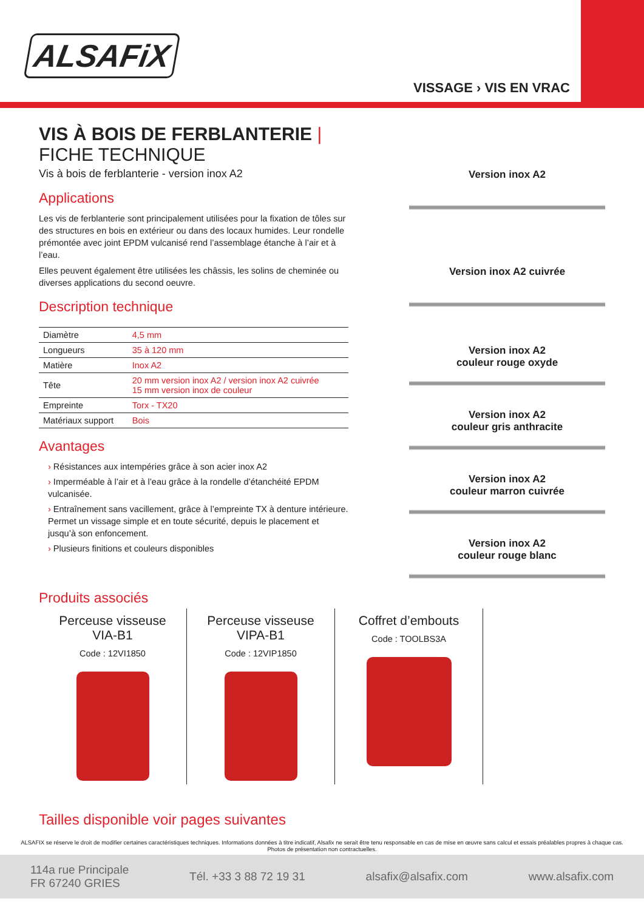ALSAFiX
VISSAGE › VIS EN VRAC
VIS À BOIS DE FERBLANTERIE | FICHE TECHNIQUE
Vis à bois de ferblanterie - version inox A2
Applications
Les vis de ferblanterie sont principalement utilisées pour la fixation de tôles sur des structures en bois en extérieur ou dans des locaux humides. Leur rondelle prémontée avec joint EPDM vulcanisé rend l’assemblage étanche à l’air et à l’eau.
Elles peuvent également être utilisées les châssis, les solins de cheminée ou diverses applications du second oeuvre.
Description technique
| Diamètre | 4,5 mm |
| Longueurs | 35 à 120 mm |
| Matière | Inox A2 |
| Tête | 20 mm version inox A2 / version inox A2 cuivrée 15 mm version inox de couleur |
| Empreinte | Torx - TX20 |
| Matériaux support | Bois |
Avantages
› Résistances aux intempéries grâce à son acier inox A2
› Imperméable à l’air et à l’eau grâce à la rondelle d’étanchéité EPDM vulcanisée.
› Entraînement sans vacillement, grâce à l’empreinte TX à denture intérieure. Permet un vissage simple et en toute sécurité, depuis le placement et jusqu’à son enfoncement.
› Plusieurs finitions et couleurs disponibles
Version inox A2
Version inox A2 cuivrée
Version inox A2
couleur rouge oxyde
Version inox A2
couleur gris anthracite
Version inox A2
couleur marron cuivrée
Version inox A2
couleur rouge blanc
Produits associés
Perceuse visseuse
VIA-B1
Code : 12VI1850
Perceuse visseuse
VIPA-B1
Code : 12VIP1850
Coffret d’embouts
Code : TOOLBS3A
Tailles disponible voir pages suivantes
ALSAFIX se réserve le droit de modifier certaines caractéristiques techniques. Informations données à titre indicatif, Alsafix ne serait être tenu responsable en cas de mise en œuvre sans calcul et essais préalables propres à chaque cas.
Photos de présentation non contractuelles.
114a rue Principale
FR 67240 GRIES
Tél. +33 3 88 72 19 31 alsafix@alsafix.com www.alsafix.com